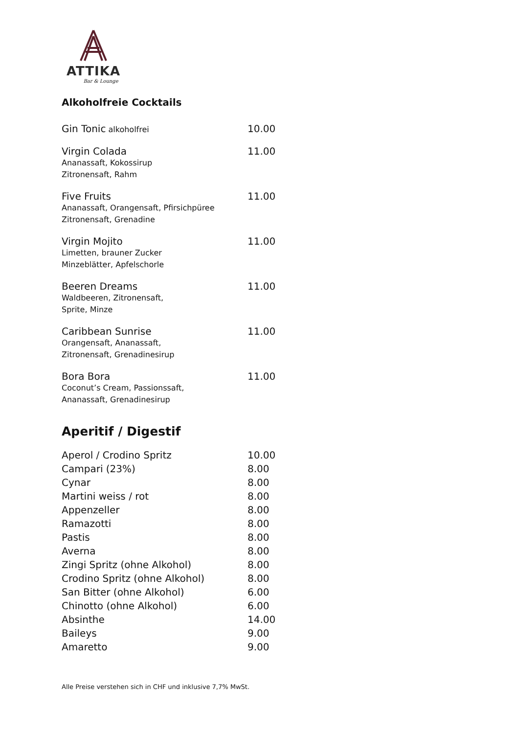ATTIKA
Bar & Lounge
Alkoholfreie Cocktails
| Gin Tonic alkoholfrei | 10.00 |
| Virgin Colada Ananassaft, Kokossirup Zitronensaft, Rahm | 11.00 |
| Five Fruits Ananassaft, Orangensaft, Pfirsichpüree Zitronensaft, Grenadine | 11.00 |
| Virgin Mojito Limetten, brauner Zucker Minzeblätter, Apfelschorle | 11.00 |
| Beeren Dreams Waldbeeren, Zitronensaft, Sprite, Minze | 11.00 |
| Caribbean Sunrise Orangensaft, Ananassaft, Zitronensaft, Grenadinesirup | 11.00 |
| Bora Bora Coconut’s Cream, Passionssaft, Ananassaft, Grenadinesirup | 11.00 |
Aperitif / Digestif
| Aperol / Crodino Spritz | 10.00 |
| Campari (23%) | 8.00 |
| Cynar | 8.00 |
| Martini weiss / rot | 8.00 |
| Appenzeller | 8.00 |
| Ramazotti | 8.00 |
| Pastis | 8.00 |
| Averna | 8.00 |
| Zingi Spritz (ohne Alkohol) | 8.00 |
| Crodino Spritz (ohne Alkohol) | 8.00 |
| San Bitter (ohne Alkohol) | 6.00 |
| Chinotto (ohne Alkohol) | 6.00 |
| Absinthe | 14.00 |
| Baileys | 9.00 |
| Amaretto | 9.00 |
Alle Preise verstehen sich in CHF und inklusive 7,7% MwSt.